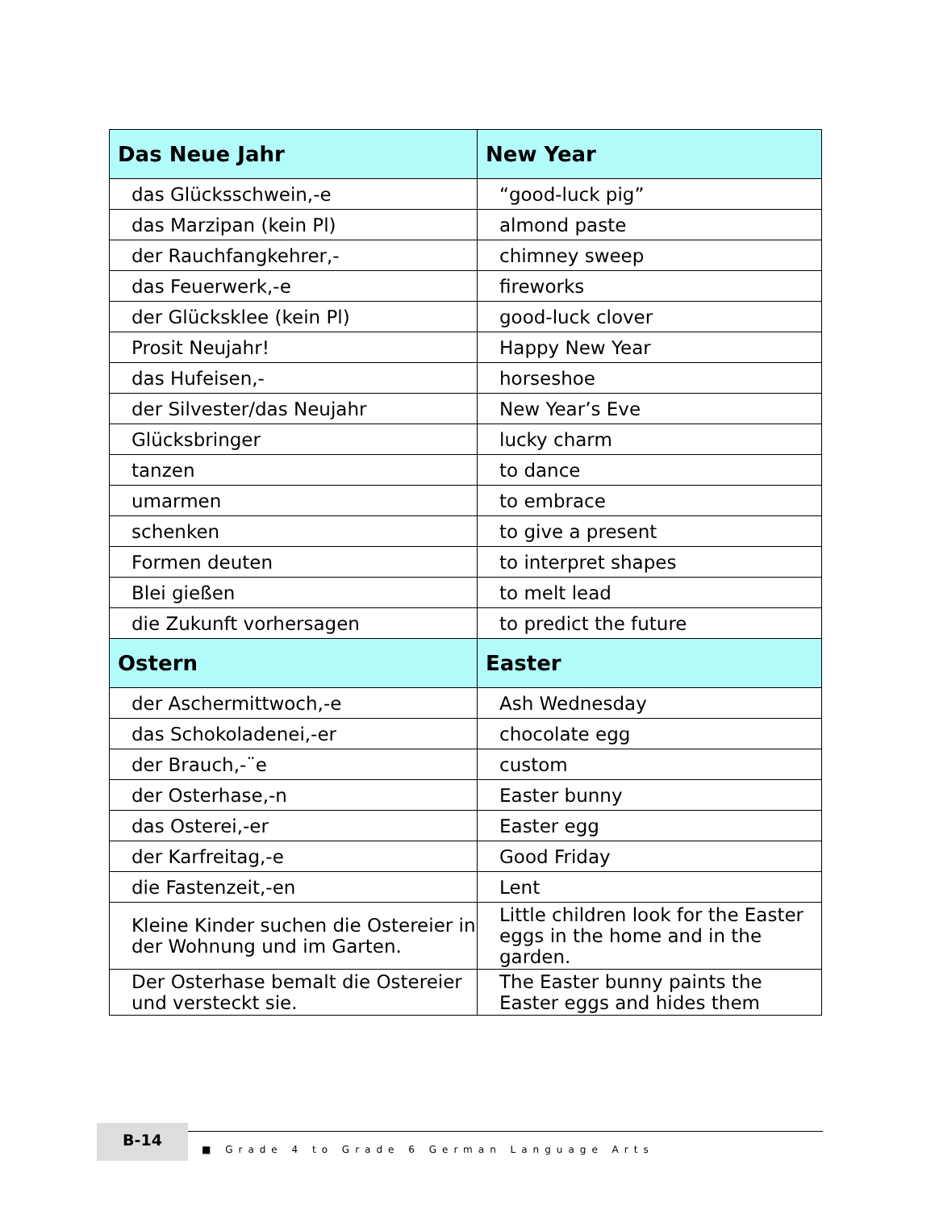| Das Neue Jahr | New Year |
| --- | --- |
| das Glücksschwein,-e | “good-luck pig” |
| das Marzipan (kein Pl) | almond paste |
| der Rauchfangkehrer,- | chimney sweep |
| das Feuerwerk,-e | fireworks |
| der Glücksklee (kein Pl) | good-luck clover |
| Prosit Neujahr! | Happy New Year |
| das Hufeisen,- | horseshoe |
| der Silvester/das Neujahr | New Year’s Eve |
| Glücksbringer | lucky charm |
| tanzen | to dance |
| umarmen | to embrace |
| schenken | to give a present |
| Formen deuten | to interpret shapes |
| Blei gießen | to melt lead |
| die Zukunft vorhersagen | to predict the future |
| Ostern | Easter |
| der Aschermittwoch,-e | Ash Wednesday |
| das Schokoladenei,-er | chocolate egg |
| der Brauch,-¨e | custom |
| der Osterhase,-n | Easter bunny |
| das Osterei,-er | Easter egg |
| der Karfreitag,-e | Good Friday |
| die Fastenzeit,-en | Lent |
| Kleine Kinder suchen die Ostereier in der Wohnung und im Garten. | Little children look for the Easter eggs in the home and in the garden. |
| Der Osterhase bemalt die Ostereier und versteckt sie. | The Easter bunny paints the Easter eggs and hides them |
B-14
■ Grade 4 to Grade 6 German Language Arts